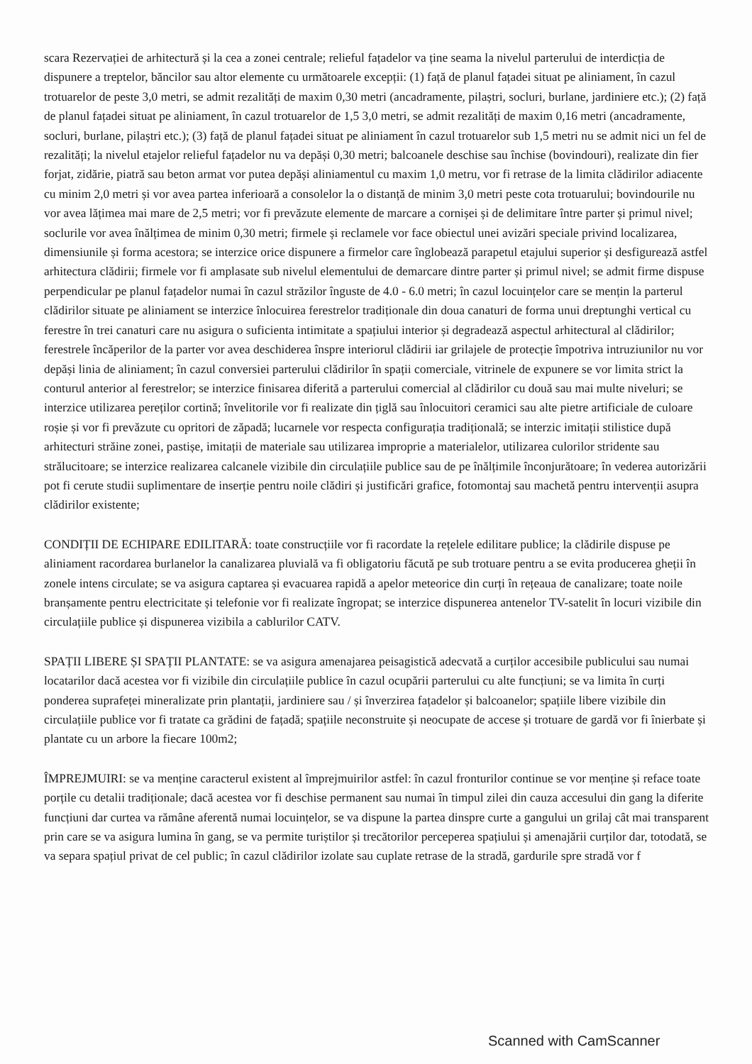scara Rezervației de arhitectură și la cea a zonei centrale; relieful fațadelor va ține seama la nivelul parterului de interdicția de dispunere a treptelor, băncilor sau altor elemente cu următoarele excepții: (1) față de planul fațadei situat pe aliniament, în cazul trotuarelor de peste 3,0 metri, se admit rezalități de maxim 0,30 metri (ancadramente, pilaștri, socluri, burlane, jardiniere etc.); (2) față de planul fațadei situat pe aliniament, în cazul trotuarelor de 1,5 3,0 metri, se admit rezalități de maxim 0,16 metri (ancadramente, socluri, burlane, pilaștri etc.); (3) față de planul fațadei situat pe aliniament în cazul trotuarelor sub 1,5 metri nu se admit nici un fel de rezalități; la nivelul etajelor relieful fațadelor nu va depăși 0,30 metri; balcoanele deschise sau închise (bovindouri), realizate din fier forjat, zidărie, piatră sau beton armat vor putea depăși aliniamentul cu maxim 1,0 metru, vor fi retrase de la limita clădirilor adiacente cu minim 2,0 metri și vor avea partea inferioară a consolelor la o distanță de minim 3,0 metri peste cota trotuarului; bovindourile nu vor avea lățimea mai mare de 2,5 metri; vor fi prevăzute elemente de marcare a cornișei și de delimitare între parter și primul nivel; soclurile vor avea înălțimea de minim 0,30 metri; firmele și reclamele vor face obiectul unei avizări speciale privind localizarea, dimensiunile și forma acestora; se interzice orice dispunere a firmelor care înglobează parapetul etajului superior și desfigurează astfel arhitectura clădirii; firmele vor fi amplasate sub nivelul elementului de demarcare dintre parter și primul nivel; se admit firme dispuse perpendicular pe planul fațadelor numai în cazul străzilor înguste de 4.0 - 6.0 metri; în cazul locuințelor care se mențin la parterul clădirilor situate pe aliniament se interzice înlocuirea ferestrelor tradiționale din doua canaturi de forma unui dreptunghi vertical cu ferestre în trei canaturi care nu asigura o suficienta intimitate a spațiului interior și degradează aspectul arhitectural al clădirilor; ferestrele încăperilor de la parter vor avea deschiderea înspre interiorul clădirii iar grilajele de protecție împotriva intruziunilor nu vor depăși linia de aliniament; în cazul conversiei parterului clădirilor în spații comerciale, vitrinele de expunere se vor limita strict la conturul anterior al ferestrelor; se interzice finisarea diferită a parterului comercial al clădirilor cu două sau mai multe niveluri; se interzice utilizarea pereților cortină; învelitorile vor fi realizate din țiglă sau înlocuitori ceramici sau alte pietre artificiale de culoare roșie și vor fi prevăzute cu opritori de zăpadă; lucarnele vor respecta configurația tradițională; se interzic imitații stilistice după arhitecturi străine zonei, pastișe, imitații de materiale sau utilizarea improprie a materialelor, utilizarea culorilor stridente sau strălucitoare; se interzice realizarea calcanele vizibile din circulațiile publice sau de pe înălțimile înconjurătoare; în vederea autorizării pot fi cerute studii suplimentare de inserție pentru noile clădiri și justificări grafice, fotomontaj sau machetă pentru intervenții asupra clădirilor existente;
CONDIȚII DE ECHIPARE EDILITARĂ: toate construcțiile vor fi racordate la rețelele edilitare publice; la clădirile dispuse pe aliniament racordarea burlanelor la canalizarea pluvială va fi obligatoriu făcută pe sub trotuare pentru a se evita producerea gheții în zonele intens circulate; se va asigura captarea și evacuarea rapidă a apelor meteorice din curți în rețeaua de canalizare; toate noile branșamente pentru electricitate și telefonie vor fi realizate îngropat; se interzice dispunerea antenelor TV-satelit în locuri vizibile din circulațiile publice și dispunerea vizibila a cablurilor CATV.
SPAȚII LIBERE ȘI SPAȚII PLANTATE: se va asigura amenajarea peisagistică adecvată a curților accesibile publicului sau numai locatarilor dacă acestea vor fi vizibile din circulațiile publice în cazul ocupării parterului cu alte funcțiuni; se va limita în curți ponderea suprafeței mineralizate prin plantații, jardiniere sau / și înverzirea fațadelor și balcoanelor; spațiile libere vizibile din circulațiile publice vor fi tratate ca grădini de fațadă; spațiile neconstruite și neocupate de accese și trotuare de gardă vor fi înierbate și plantate cu un arbore la fiecare 100m2;
ÎMPREJMUIRI: se va menține caracterul existent al împrejmuirilor astfel: în cazul fronturilor continue se vor menține și reface toate porțile cu detalii tradiționale; dacă acestea vor fi deschise permanent sau numai în timpul zilei din cauza accesului din gang la diferite funcțiuni dar curtea va rămâne aferentă numai locuințelor, se va dispune la partea dinspre curte a gangului un grilaj cât mai transparent prin care se va asigura lumina în gang, se va permite turiștilor și trecătorilor perceperea spațiului și amenajării curților dar, totodată, se va separa spațiul privat de cel public; în cazul clădirilor izolate sau cuplate retrase de la stradă, gardurile spre stradă vor f
Scanned with CamScanner